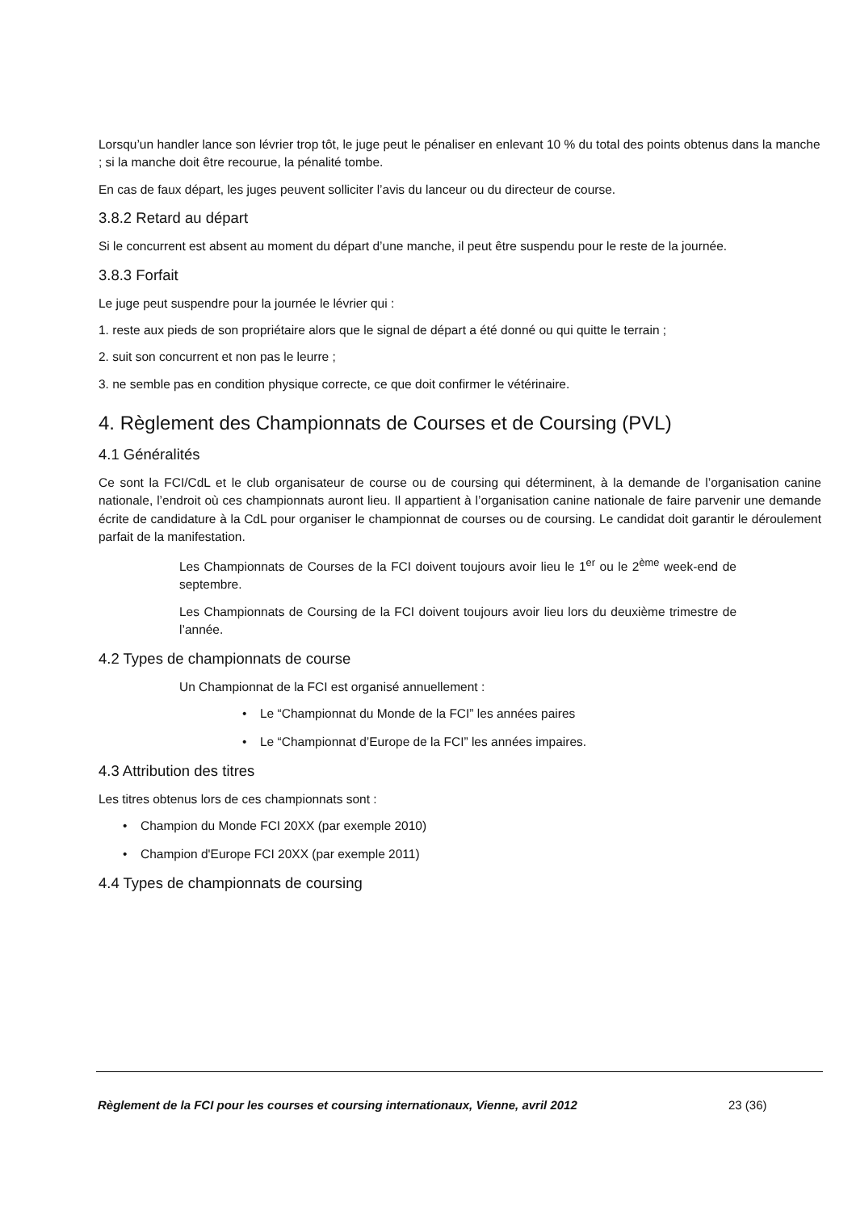Lorsqu’un handler lance son lévrier trop tôt, le juge peut le pénaliser en enlevant 10 % du total des points obtenus dans la manche ; si la manche doit être recourue, la pénalité tombe.
En cas de faux départ, les juges peuvent solliciter l’avis du lanceur ou du directeur de course.
3.8.2 Retard au départ
Si le concurrent est absent au moment du départ d’une manche, il peut être suspendu pour le reste de la journée.
3.8.3 Forfait
Le juge peut suspendre pour la journée le lévrier qui :
1. reste aux pieds de son propriétaire alors que le signal de départ a été donné ou qui quitte le terrain ;
2. suit son concurrent et non pas le leurre ;
3. ne semble pas en condition physique correcte, ce que doit confirmer le vétérinaire.
4. Règlement des Championnats de Courses et de Coursing (PVL)
4.1 Généralités
Ce sont la FCI/CdL et le club organisateur de course ou de coursing qui déterminent, à la demande de l’organisation canine nationale, l’endroit où ces championnats auront lieu. Il appartient à l’organisation canine nationale de faire parvenir une demande écrite de candidature à la CdL pour organiser le championnat de courses ou de coursing. Le candidat doit garantir le déroulement parfait de la manifestation.
Les Championnats de Courses de la FCI doivent toujours avoir lieu le 1<sup>er</sup> ou le 2<sup>ème</sup> week-end de septembre.
Les Championnats de Coursing de la FCI doivent toujours avoir lieu lors du deuxième trimestre de l’année.
4.2 Types de championnats de course
Un Championnat de la FCI est organisé annuellement :
• Le “Championnat du Monde de la FCI” les années paires
• Le “Championnat d’Europe de la FCI” les années impaires.
4.3 Attribution des titres
Les titres obtenus lors de ces championnats sont :
• Champion du Monde FCI 20XX (par exemple 2010)
• Champion d'Europe FCI 20XX (par exemple 2011)
4.4 Types de championnats de coursing
Règlement de la FCI pour les courses et coursing internationaux, Vienne, avril 2012 23 (36)